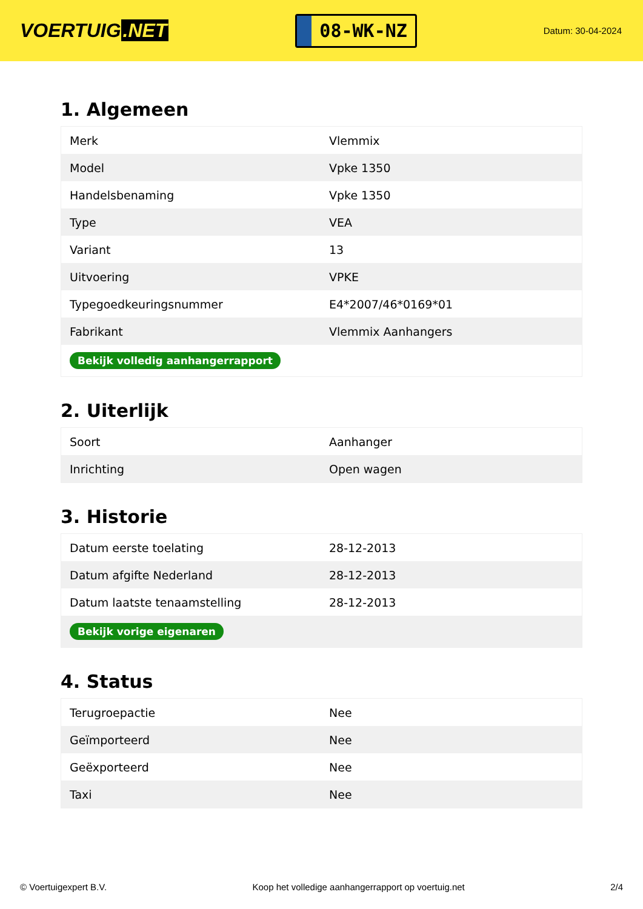VOERTUIG.NET
08-WK-NZ
Datum: 30-04-2024
1. Algemeen
| Merk | Vlemmix |
| Model | Vpke 1350 |
| Handelsbenaming | Vpke 1350 |
| Type | VEA |
| Variant | 13 |
| Uitvoering | VPKE |
| Typegoedkeuringsnummer | E4*2007/46*0169*01 |
| Fabrikant | Vlemmix Aanhangers |
| Bekijk volledig aanhangerrapport | |
2. Uiterlijk
| Soort | Aanhanger |
| Inrichting | Open wagen |
3. Historie
| Datum eerste toelating | 28-12-2013 |
| Datum afgifte Nederland | 28-12-2013 |
| Datum laatste tenaamstelling | 28-12-2013 |
| Bekijk vorige eigenaren | |
4. Status
| Terugroepactie | Nee |
| Geïmporteerd | Nee |
| Geëxporteerd | Nee |
| Taxi | Nee |
© Voertuigexpert B.V. Koop het volledige aanhangerrapport op voertuig.net 2/4